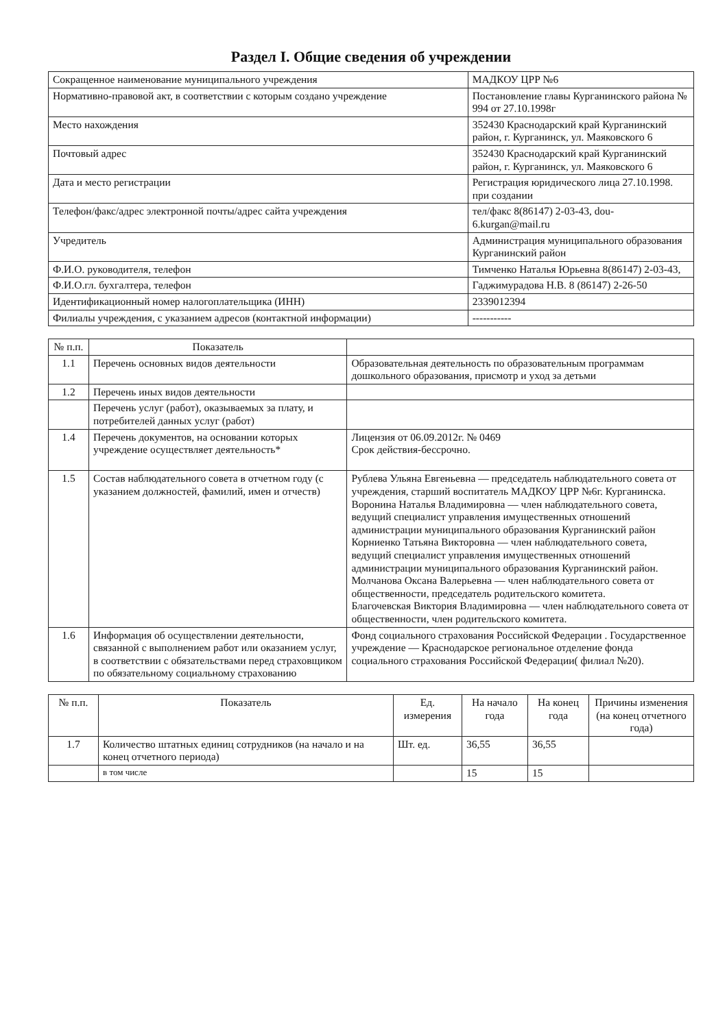Раздел I. Общие сведения об учреждении
| Сокращенное наименование муниципального учреждения | МАДКОУ ЦРР №6 |
| Нормативно-правовой акт, в соответствии с которым создано учреждение | Постановление главы Курганинского района № 994 от 27.10.1998г |
| Место нахождения | 352430 Краснодарский край Курганинский район, г. Курганинск, ул. Маяковского 6 |
| Почтовый адрес | 352430 Краснодарский край Курганинский район, г. Курганинск, ул. Маяковского 6 |
| Дата и место регистрации | Регистрация юридического лица 27.10.1998. при создании |
| Телефон/факс/адрес электронной почты/адрес сайта учреждения | тел/факс 8(86147) 2-03-43, dou-6.kurgan@mail.ru |
| Учредитель | Администрация муниципального образования Курганинский район |
| Ф.И.О. руководителя, телефон | Тимченко Наталья Юрьевна 8(86147) 2-03-43, |
| Ф.И.О.гл. бухгалтера, телефон | Гаджимурадова Н.В. 8 (86147) 2-26-50 |
| Идентификационный номер налогоплательщика (ИНН) | 2339012394 |
| Филиалы учреждения, с указанием адресов (контактной информации) | ----------- |
| № п.п. | Показатель | |
| --- | --- | --- |
| 1.1 | Перечень основных видов деятельности | Образовательная деятельность по образовательным программам дошкольного образования, присмотр и уход за детьми |
| 1.2 | Перечень иных видов деятельности | |
| | Перечень услуг (работ), оказываемых за плату, и потребителей данных услуг (работ) | |
| 1.4 | Перечень документов, на основании которых учреждение осуществляет деятельность* | Лицензия от 06.09.2012г. № 0469 Срок действия-бессрочно. |
| 1.5 | Состав наблюдательного совета в отчетном году (с указанием должностей, фамилий, имен и отчеств) | Рублева Ульяна Евгеньевна — председатель наблюдательного совета от учреждения, старший воспитатель МАДКОУ ЦРР №6г. Курганинска. Воронина Наталья Владимировна — член наблюдательного совета, ведущий специалист управления имущественных отношений администрации муниципального образования Курганинский район Корниенко Татьяна Викторовна — член наблюдательного совета, ведущий специалист управления имущественных отношений администрации муниципального образования Курганинский район. Молчанова Оксана Валерьевна — член наблюдательного совета от общественности, председатель родительского комитета. Благочевская Виктория Владимировна — член наблюдательного совета от общественности, член родительского комитета. |
| 1.6 | Информация об осуществлении деятельности, связанной с выполнением работ или оказанием услуг, в соответствии с обязательствами перед страховщиком по обязательному социальному страхованию | Фонд социального страхования Российской Федерации . Государственное учреждение — Краснодарское региональное отделение фонда социального страхования Российской Федерации( филиал №20). |
| № п.п. | Показатель | Ед. измерения | На начало года | На конец года | Причины изменения (на конец отчетного года) |
| --- | --- | --- | --- | --- | --- |
| 1.7 | Количество штатных единиц сотрудников (на начало и на конец отчетного периода) | Шт. ед. | 36,55 | 36,55 | |
| | в том числе | | 15 | 15 | |